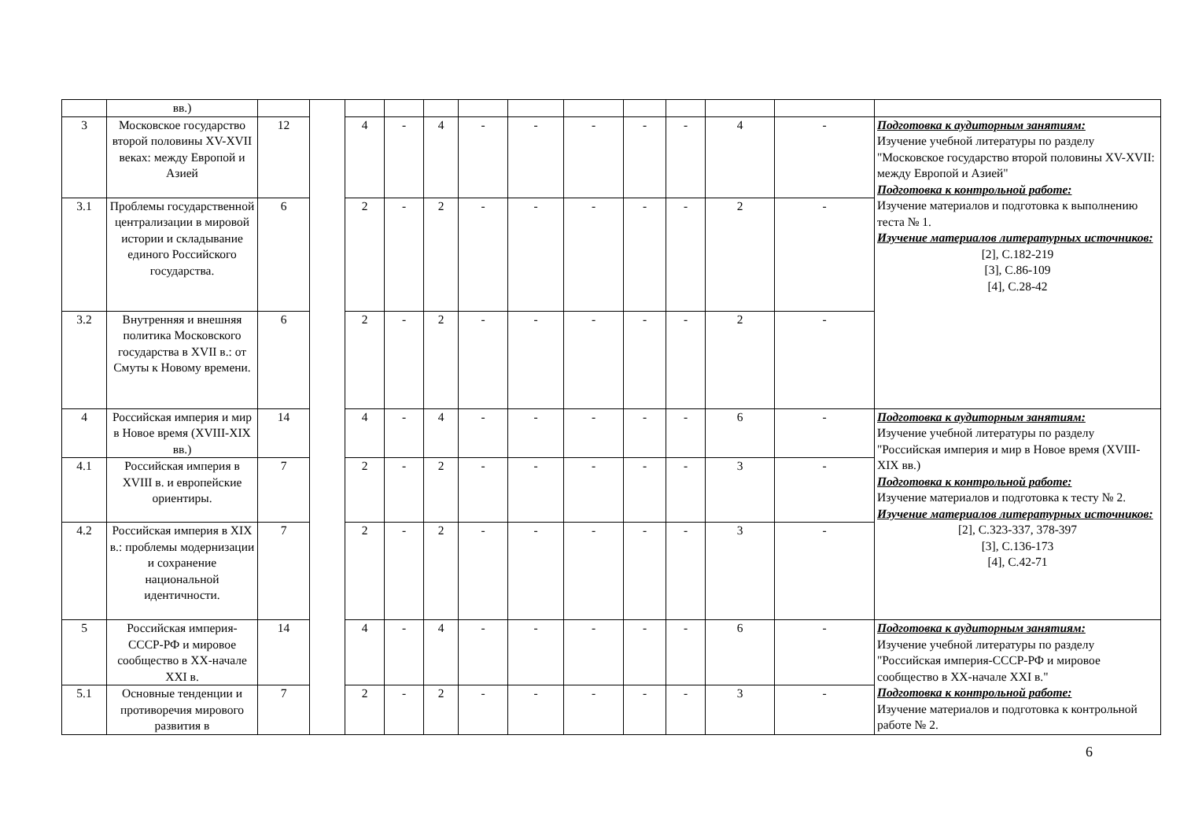| | вв.) | | | | | | | | | | | | | |
| 3 | Московское государство второй половины XV-XVII веках: между Европой и Азией | 12 | | 4 | - | 4 | - | - | - | - | - | 4 | - | Подготовка к аудиторным занятиям: Изучение учебной литературы по разделу "Московское государство второй половины XV-XVII: между Европой и Азией" Подготовка к контрольной работе: Изучение материалов и подготовка к выполнению теста № 1. Изучение материалов литературных источников: [2], С.182-219 [3], С.86-109 [4], С.28-42 |
| 3.1 | Проблемы государственной централизации в мировой истории и складывание единого Российского государства. | 6 | | 2 | - | 2 | - | - | - | - | - | 2 | - | |
| 3.2 | Внутренняя и внешняя политика Московского государства в XVII в.: от Смуты к Новому времени. | 6 | | 2 | - | 2 | - | - | - | - | - | 2 | - | |
| 4 | Российская империя и мир в Новое время (XVIII-XIX вв.) | 14 | | 4 | - | 4 | - | - | - | - | - | 6 | - | Подготовка к аудиторным занятиям: Изучение учебной литературы по разделу "Российская империя и мир в Новое время (XVIII-XIX вв.) Подготовка к контрольной работе: Изучение материалов и подготовка к тесту № 2. Изучение материалов литературных источников: [2], С.323-337, 378-397 [3], С.136-173 [4], С.42-71 |
| 4.1 | Российская империя в XVIII в. и европейские ориентиры. | 7 | | 2 | - | 2 | - | - | - | - | - | 3 | - | |
| 4.2 | Российская империя в XIX в.: проблемы модернизации и сохранение национальной идентичности. | 7 | | 2 | - | 2 | - | - | - | - | - | 3 | - | |
| 5 | Российская империя-СССР-РФ и мировое сообщество в XX-начале XXI в. | 14 | | 4 | - | 4 | - | - | - | - | - | 6 | - | Подготовка к аудиторным занятиям: Изучение учебной литературы по разделу "Российская империя-СССР-РФ и мировое сообщество в XX-начале XXI в." Подготовка к контрольной работе: Изучение материалов и подготовка к контрольной работе № 2. |
| 5.1 | Основные тенденции и противоречия мирового развития в | 7 | | 2 | - | 2 | - | - | - | - | - | 3 | - | |
6